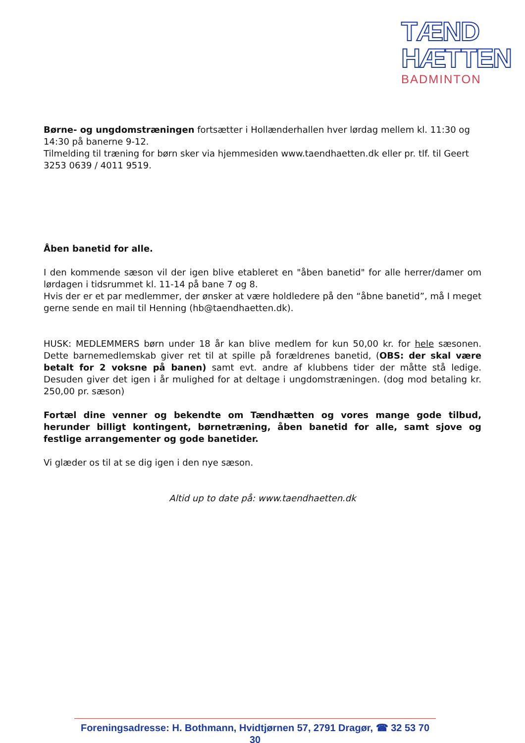TÆND
HÆTTEN
BADMINTON
Børne- og ungdomstræningen fortsætter i Hollænderhallen hver lørdag mellem kl. 11:30 og 14:30 på banerne 9-12.
Tilmelding til træning for børn sker via hjemmesiden www.taendhaetten.dk eller pr. tlf. til Geert 3253 0639 / 4011 9519.
Åben banetid for alle.
I den kommende sæson vil der igen blive etableret en "åben banetid" for alle herrer/damer om lørdagen i tidsrummet kl. 11-14 på bane 7 og 8.
Hvis der er et par medlemmer, der ønsker at være holdledere på den “åbne banetid”, må I meget gerne sende en mail til Henning (hb@taendhaetten.dk).
HUSK: MEDLEMMERS børn under 18 år kan blive medlem for kun 50,00 kr. for hele sæsonen. Dette barnemedlemskab giver ret til at spille på forældrenes banetid, (OBS: der skal være betalt for 2 voksne på banen) samt evt. andre af klubbens tider der måtte stå ledige. Desuden giver det igen i år mulighed for at deltage i ungdomstræningen. (dog mod betaling kr. 250,00 pr. sæson)
Fortæl dine venner og bekendte om Tændhætten og vores mange gode tilbud, herunder billigt kontingent, børnetræning, åben banetid for alle, samt sjove og festlige arrangementer og gode banetider.
Vi glæder os til at se dig igen i den nye sæson.
Altid up to date på: www.taendhaetten.dk
Foreningsadresse: H. Bothmann, Hvidtjørnen 57, 2791 Dragør, ☎ 32 53 70 30